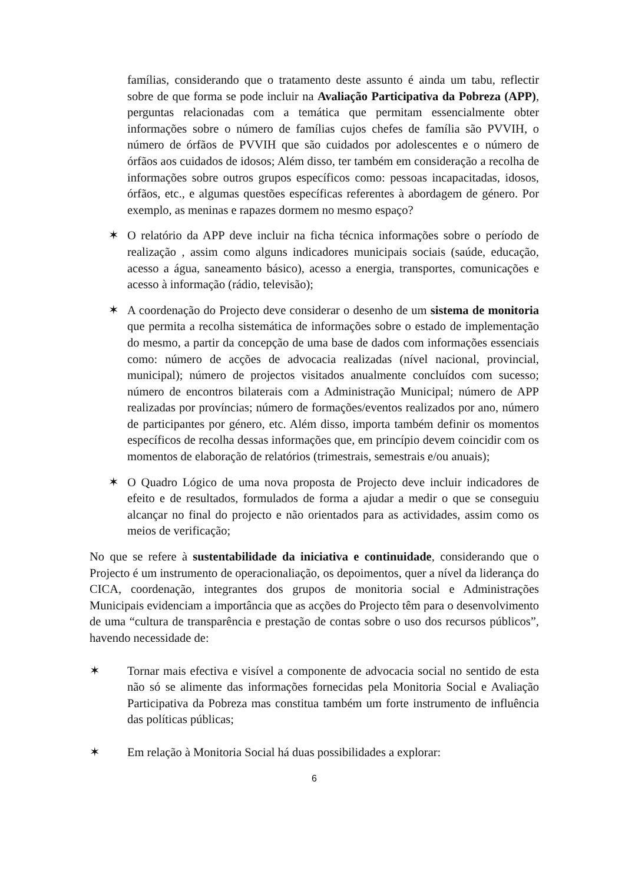famílias, considerando que o tratamento deste assunto é ainda um tabu, reflectir sobre de que forma se pode incluir na Avaliação Participativa da Pobreza (APP), perguntas relacionadas com a temática que permitam essencialmente obter informações sobre o número de famílias cujos chefes de família são PVVIH, o número de órfãos de PVVIH que são cuidados por adolescentes e o número de órfãos aos cuidados de idosos; Além disso, ter também em consideração a recolha de informações sobre outros grupos específicos como: pessoas incapacitadas, idosos, órfãos, etc., e algumas questões específicas referentes à abordagem de género. Por exemplo, as meninas e rapazes dormem no mesmo espaço?
✶ O relatório da APP deve incluir na ficha técnica informações sobre o período de realização , assim como alguns indicadores municipais sociais (saúde, educação, acesso a água, saneamento básico), acesso a energia, transportes, comunicações e acesso à informação (rádio, televisão);
✶ A coordenação do Projecto deve considerar o desenho de um sistema de monitoria que permita a recolha sistemática de informações sobre o estado de implementação do mesmo, a partir da concepção de uma base de dados com informações essenciais como: número de acções de advocacia realizadas (nível nacional, provincial, municipal); número de projectos visitados anualmente concluídos com sucesso; número de encontros bilaterais com a Administração Municipal; número de APP realizadas por províncias; número de formações/eventos realizados por ano, número de participantes por género, etc. Além disso, importa também definir os momentos específicos de recolha dessas informações que, em princípio devem coincidir com os momentos de elaboração de relatórios (trimestrais, semestrais e/ou anuais);
✶ O Quadro Lógico de uma nova proposta de Projecto deve incluir indicadores de efeito e de resultados, formulados de forma a ajudar a medir o que se conseguiu alcançar no final do projecto e não orientados para as actividades, assim como os meios de verificação;
No que se refere à sustentabilidade da iniciativa e continuidade, considerando que o Projecto é um instrumento de operacionaliação, os depoimentos, quer a nível da liderança do CICA, coordenação, integrantes dos grupos de monitoria social e Administrações Municipais evidenciam a importância que as acções do Projecto têm para o desenvolvimento de uma “cultura de transparência e prestação de contas sobre o uso dos recursos públicos”, havendo necessidade de:
✶ Tornar mais efectiva e visível a componente de advocacia social no sentido de esta não só se alimente das informações fornecidas pela Monitoria Social e Avaliação Participativa da Pobreza mas constitua também um forte instrumento de influência das políticas públicas;
✶ Em relação à Monitoria Social há duas possibilidades a explorar:
6